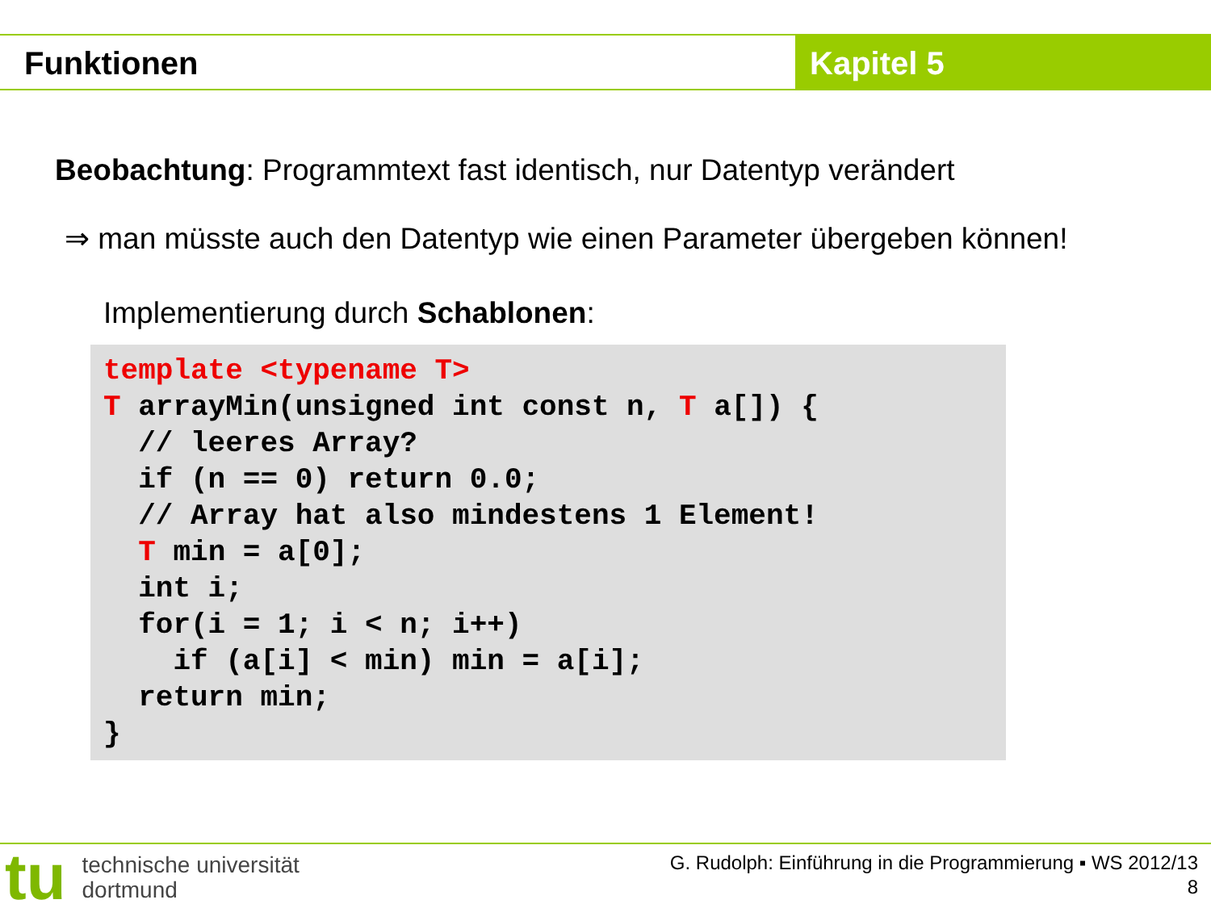Funktionen Kapitel 5
Beobachtung: Programmtext fast identisch, nur Datentyp verändert
⇒ man müsste auch den Datentyp wie einen Parameter übergeben können!
Implementierung durch Schablonen:
template <typename T> T arrayMin(unsigned int const n, T a[]) { // leeres Array? if (n == 0) return 0.0; // Array hat also mindestens 1 Element! T min = a[0]; int i; for(i = 1; i < n; i++) if (a[i] < min) min = a[i]; return min; }
tu technische universität
dortmund
G. Rudolph: Einführung in die Programmierung ▪ WS 2012/13
8